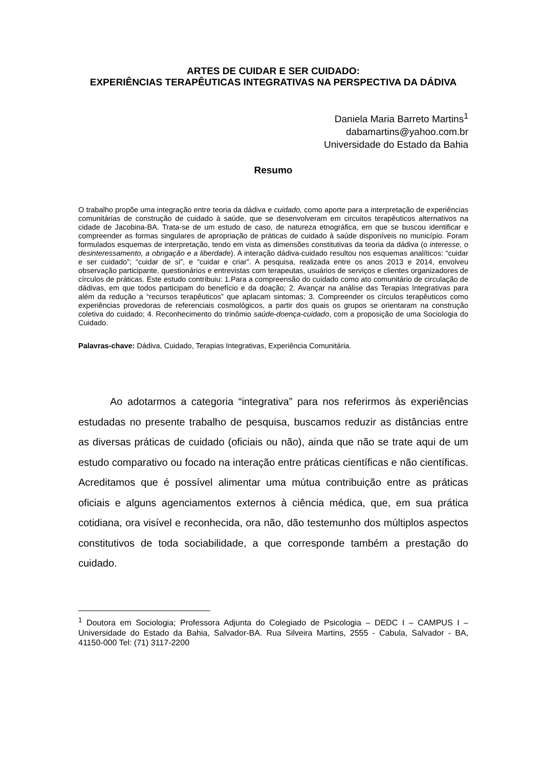ARTES DE CUIDAR E SER CUIDADO:
EXPERIÊNCIAS TERAPÊUTICAS INTEGRATIVAS NA PERSPECTIVA DA DÁDIVA
Daniela Maria Barreto Martins<sup>1</sup>
dabamartins@yahoo.com.br
Universidade do Estado da Bahia
Resumo
O trabalho propõe uma integração entre teoria da dádiva e cuidado, como aporte para a interpretação de experiências comunitárias de construção de cuidado à saúde, que se desenvolveram em circuitos terapêuticos alternativos na cidade de Jacobina-BA. Trata-se de um estudo de caso, de natureza etnográfica, em que se buscou identificar e compreender as formas singulares de apropriação de práticas de cuidado à saúde disponíveis no município. Foram formulados esquemas de interpretação, tendo em vista as dimensões constitutivas da teoria da dádiva (o interesse, o desinteressamento, a obrigação e a liberdade). A interação dádiva-cuidado resultou nos esquemas analíticos: “cuidar e ser cuidado”; “cuidar de si”, e “cuidar e criar”. A pesquisa, realizada entre os anos 2013 e 2014, envolveu observação participante, questionários e entrevistas com terapeutas, usuários de serviços e clientes organizadores de círculos de práticas. Este estudo contribuiu: 1.Para a compreensão do cuidado como ato comunitário de circulação de dádivas, em que todos participam do benefício e da doação; 2. Avançar na análise das Terapias Integrativas para além da redução a “recursos terapêuticos” que aplacam sintomas; 3. Compreender os círculos terapêuticos como experiências provedoras de referenciais cosmológicos, a partir dos quais os grupos se orientaram na construção coletiva do cuidado; 4. Reconhecimento do trinômio saúde-doença-cuidado, com a proposição de uma Sociologia do Cuidado.
Palavras-chave: Dádiva, Cuidado, Terapias Integrativas, Experiência Comunitária.
Ao adotarmos a categoria “integrativa” para nos referirmos às experiências estudadas no presente trabalho de pesquisa, buscamos reduzir as distâncias entre as diversas práticas de cuidado (oficiais ou não), ainda que não se trate aqui de um estudo comparativo ou focado na interação entre práticas científicas e não científicas. Acreditamos que é possível alimentar uma mútua contribuição entre as práticas oficiais e alguns agenciamentos externos à ciência médica, que, em sua prática cotidiana, ora visível e reconhecida, ora não, dão testemunho dos múltiplos aspectos constitutivos de toda sociabilidade, a que corresponde também a prestação do cuidado.
<sup>1</sup> Doutora em Sociologia; Professora Adjunta do Colegiado de Psicologia – DEDC I – CAMPUS I – Universidade do Estado da Bahia, Salvador-BA. Rua Silveira Martins, 2555 - Cabula, Salvador - BA, 41150-000 Tel: (71) 3117-2200